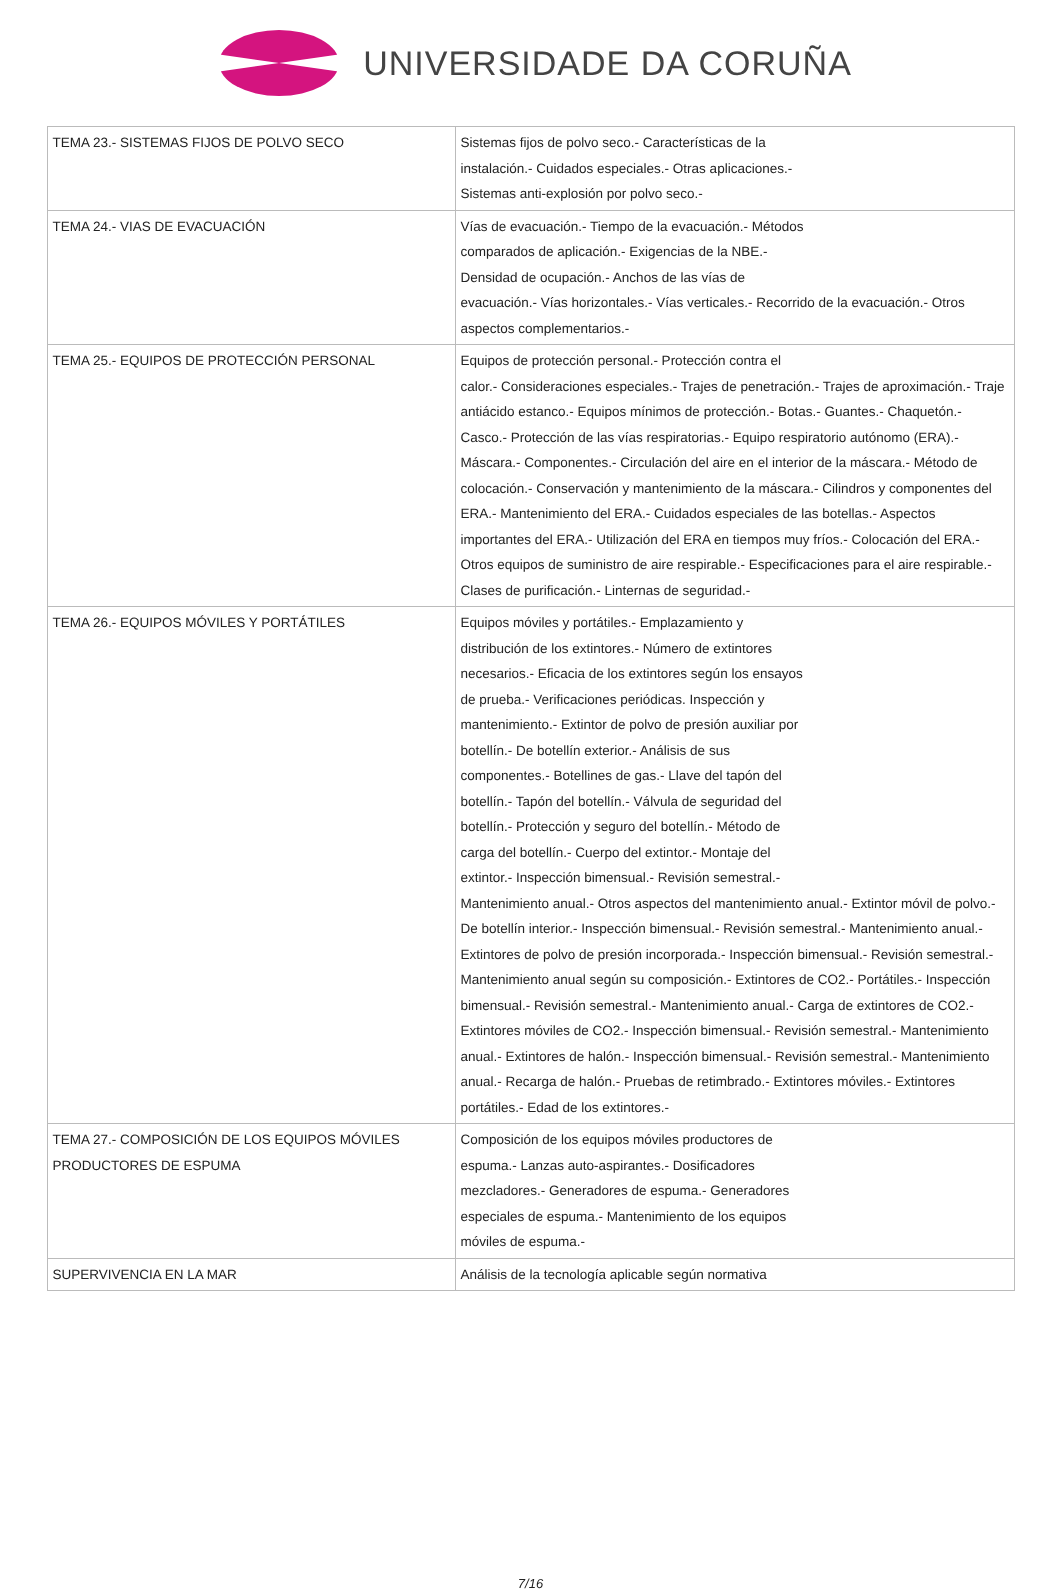UNIVERSIDADE DA CORUÑA
| TEMA 23.- SISTEMAS FIJOS DE POLVO SECO | Sistemas fijos de polvo seco.- Características de la instalación.- Cuidados especiales.- Otras aplicaciones.- Sistemas anti-explosión por polvo seco.- |
| TEMA 24.- VIAS DE EVACUACIÓN | Vías de evacuación.- Tiempo de la evacuación.- Métodos comparados de aplicación.- Exigencias de la NBE.- Densidad de ocupación.- Anchos de las vías de evacuación.- Vías horizontales.- Vías verticales.- Recorrido de la evacuación.- Otros aspectos complementarios.- |
| TEMA 25.- EQUIPOS DE PROTECCIÓN PERSONAL | Equipos de protección personal.- Protección contra el calor.- Consideraciones especiales.- Trajes de penetración.- Trajes de aproximación.- Traje antiácido estanco.- Equipos mínimos de protección.- Botas.- Guantes.- Chaquetón.- Casco.- Protección de las vías respiratorias.- Equipo respiratorio autónomo (ERA).- Máscara.- Componentes.- Circulación del aire en el interior de la máscara.- Método de colocación.- Conservación y mantenimiento de la máscara.- Cilindros y componentes del ERA.- Mantenimiento del ERA.- Cuidados especiales de las botellas.- Aspectos importantes del ERA.- Utilización del ERA en tiempos muy fríos.- Colocación del ERA.- Otros equipos de suministro de aire respirable.- Especificaciones para el aire respirable.- Clases de purificación.- Linternas de seguridad.- |
| TEMA 26.- EQUIPOS MÓVILES Y PORTÁTILES | Equipos móviles y portátiles.- Emplazamiento y distribución de los extintores.- Número de extintores necesarios.- Eficacia de los extintores según los ensayos de prueba.- Verificaciones periódicas. Inspección y mantenimiento.- Extintor de polvo de presión auxiliar por botellín.- De botellín exterior.- Análisis de sus componentes.- Botellines de gas.- Llave del tapón del botellín.- Tapón del botellín.- Válvula de seguridad del botellín.- Protección y seguro del botellín.- Método de carga del botellín.- Cuerpo del extintor.- Montaje del extintor.- Inspección bimensual.- Revisión semestral.- Mantenimiento anual.- Otros aspectos del mantenimiento anual.- Extintor móvil de polvo.- De botellín interior.- Inspección bimensual.- Revisión semestral.- Mantenimiento anual.- Extintores de polvo de presión incorporada.- Inspección bimensual.- Revisión semestral.- Mantenimiento anual según su composición.- Extintores de CO2.- Portátiles.- Inspección bimensual.- Revisión semestral.- Mantenimiento anual.- Carga de extintores de CO2.- Extintores móviles de CO2.- Inspección bimensual.- Revisión semestral.- Mantenimiento anual.- Extintores de halón.- Inspección bimensual.- Revisión semestral.- Mantenimiento anual.- Recarga de halón.- Pruebas de retimbrado.- Extintores móviles.- Extintores portátiles.- Edad de los extintores.- |
| TEMA 27.- COMPOSICIÓN DE LOS EQUIPOS MÓVILES PRODUCTORES DE ESPUMA | Composición de los equipos móviles productores de espuma.- Lanzas auto-aspirantes.- Dosificadores mezcladores.- Generadores de espuma.- Generadores especiales de espuma.- Mantenimiento de los equipos móviles de espuma.- |
| SUPERVIVENCIA EN LA MAR | Análisis de la tecnología aplicable según normativa |
7/16